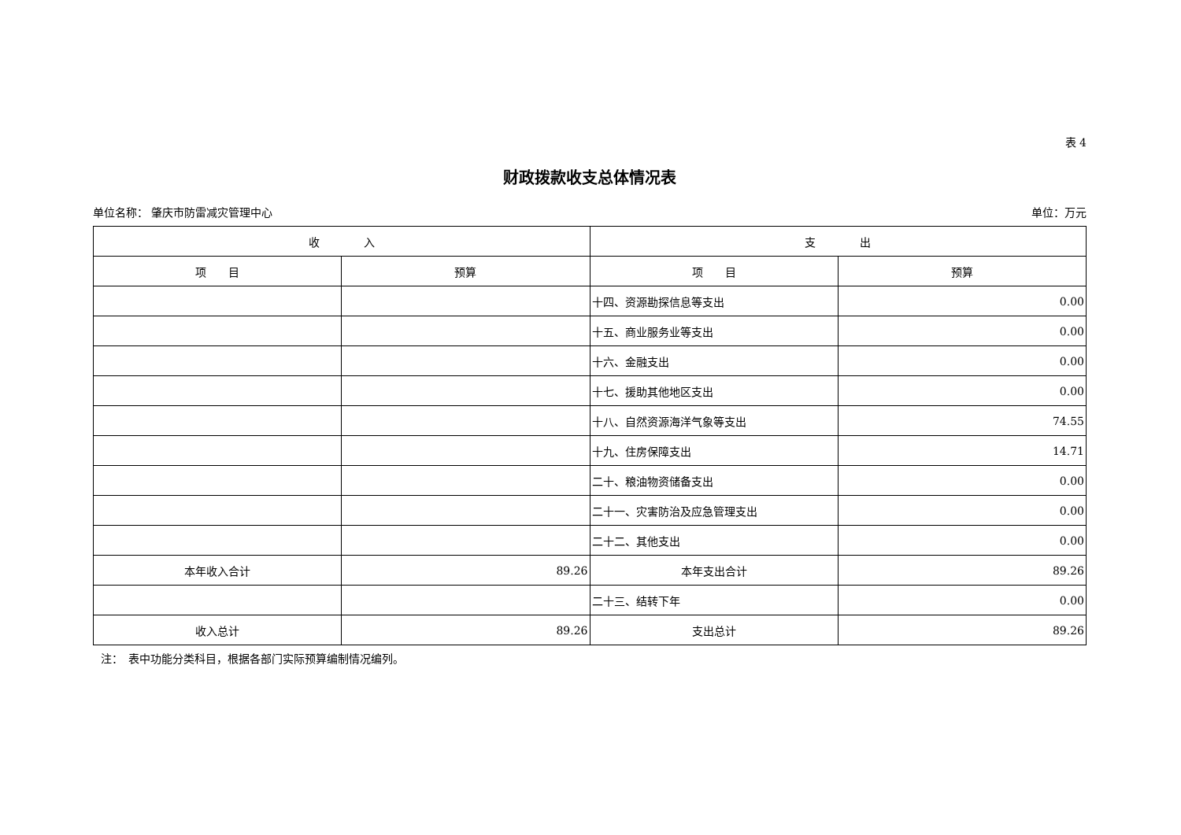表 4
财政拨款收支总体情况表
单位名称： 肇庆市防雷减灾管理中心 单位：万元
| 收 入 | | 支 出 | |
| --- | --- | --- | --- |
| 项 目 | 预算 | 项 目 | 预算 |
| | | 十四、资源勘探信息等支出 | 0.00 |
| | | 十五、商业服务业等支出 | 0.00 |
| | | 十六、金融支出 | 0.00 |
| | | 十七、援助其他地区支出 | 0.00 |
| | | 十八、自然资源海洋气象等支出 | 74.55 |
| | | 十九、住房保障支出 | 14.71 |
| | | 二十、粮油物资储备支出 | 0.00 |
| | | 二十一、灾害防治及应急管理支出 | 0.00 |
| | | 二十二、其他支出 | 0.00 |
| 本年收入合计 | 89.26 | 本年支出合计 | 89.26 |
| | | 二十三、结转下年 | 0.00 |
| 收入总计 | 89.26 | 支出总计 | 89.26 |
注：　表中功能分类科目，根据各部门实际预算编制情况编列。